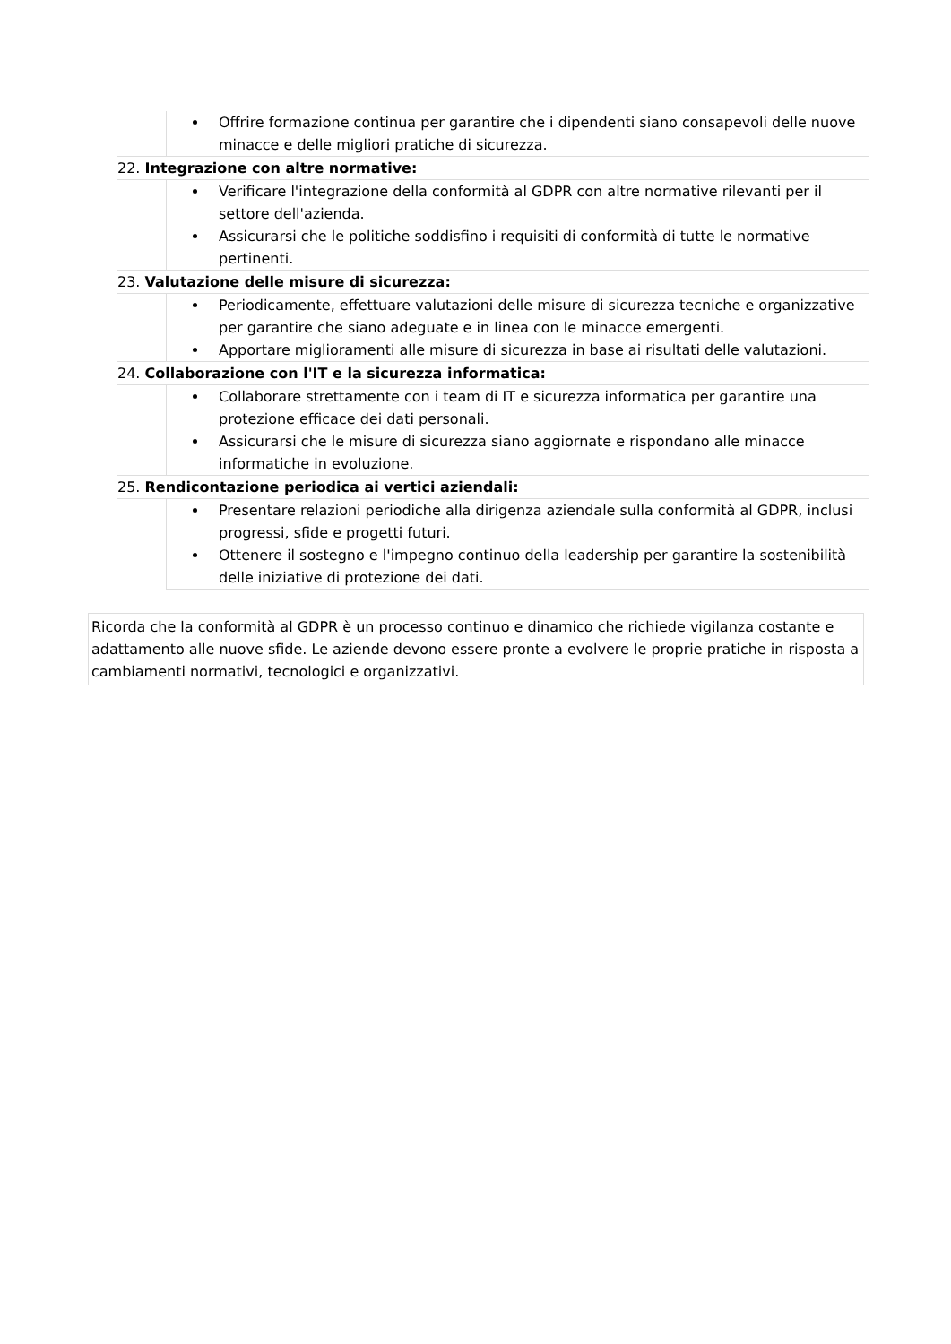Offrire formazione continua per garantire che i dipendenti siano consapevoli delle nuove minacce e delle migliori pratiche di sicurezza.
22. Integrazione con altre normative:
Verificare l'integrazione della conformità al GDPR con altre normative rilevanti per il settore dell'azienda.
Assicurarsi che le politiche soddisfino i requisiti di conformità di tutte le normative pertinenti.
23. Valutazione delle misure di sicurezza:
Periodicamente, effettuare valutazioni delle misure di sicurezza tecniche e organizzative per garantire che siano adeguate e in linea con le minacce emergenti.
Apportare miglioramenti alle misure di sicurezza in base ai risultati delle valutazioni.
24. Collaborazione con l'IT e la sicurezza informatica:
Collaborare strettamente con i team di IT e sicurezza informatica per garantire una protezione efficace dei dati personali.
Assicurarsi che le misure di sicurezza siano aggiornate e rispondano alle minacce informatiche in evoluzione.
25. Rendicontazione periodica ai vertici aziendali:
Presentare relazioni periodiche alla dirigenza aziendale sulla conformità al GDPR, inclusi progressi, sfide e progetti futuri.
Ottenere il sostegno e l'impegno continuo della leadership per garantire la sostenibilità delle iniziative di protezione dei dati.
Ricorda che la conformità al GDPR è un processo continuo e dinamico che richiede vigilanza costante e adattamento alle nuove sfide. Le aziende devono essere pronte a evolvere le proprie pratiche in risposta a cambiamenti normativi, tecnologici e organizzativi.